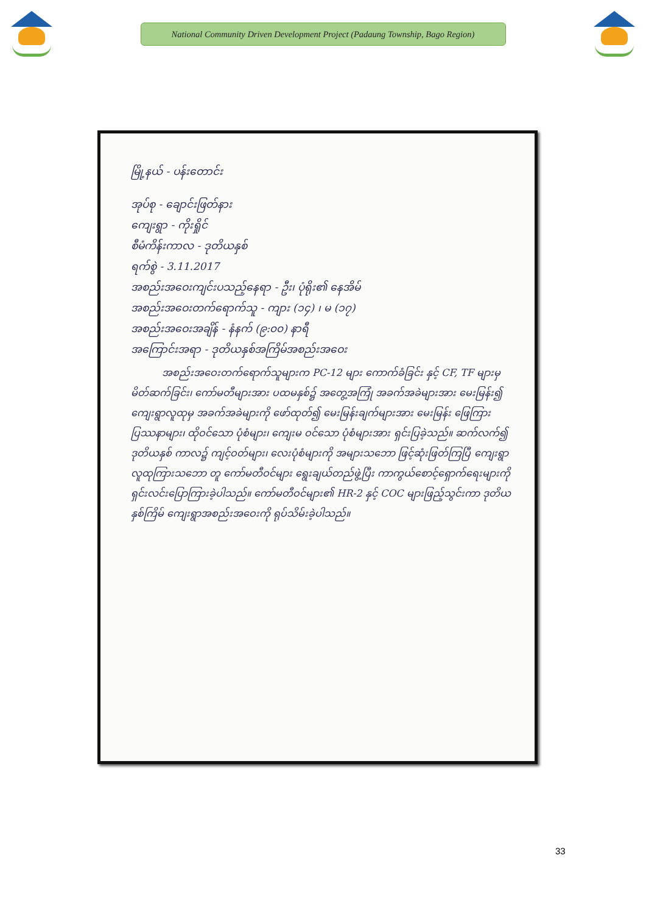National Community Driven Development Project (Padaung Township, Bago Region)
မြို့နယ် - ပန်းတောင်း
အုပ်စု - ချောင်းဖြတ်နား
ကျေးရွာ - ကိုးရှိုင်
စီမံကိန်းကာလ - ဒုတိယနှစ်
ရက်စွဲ - 3.11.2017
အစည်းအဝေးကျင်းပသည့်နေရာ - ဦး၊ ပုံရိုး၏ နေအိမ်
အစည်းအဝေးတက်ရောက်သူ - ကျား (၁၄) ၊ မ (၁၇)
အစည်းအဝေးအချိန် - နံနက် (၉:၀၀) နာရီ
အကြောင်းအရာ - ဒုတိယနှစ်အကြိမ်အစည်းအဝေး
အစည်းအဝေးတက်ရောက်သူများက PC-12 များ ကောက်ခံခြင်း နှင့် CF, TF များမှ မိတ်ဆက်ခြင်း၊ ကော်မတီများအား ပထမနှစ်၌ အတွေ့အကြုံ အခက်အခဲများအား မေးမြန်း၍ ကျေးရွာလူထုမှ အခက်အခဲများကို ဖော်ထုတ်၍ မေးမြန်းချက်များအား မေးမြန်း ဖြေကြား ပြဿနာများ၊ ထိုဝင်သော ပုံစံများ၊ ကျေးမ ဝင်သော ပုံစံများအား ရှင်းပြခဲ့သည်။ ဆက်လက်၍ ဒုတိယနှစ် ကာလ၌ ကျင့်ဝတ်များ၊ လေးပုံစံများကို အများသဘော ဖြင့်ဆုံးဖြတ်ကြပြီ ကျေးရွာလူထုကြားသဘော တူ ကော်မတီဝင်များ ရွေးချယ်တည်ဖွဲ့ပြီး ကာကွယ်စောင့်ရှောက်ရေးများကို ရှင်းလင်းပြောကြားခဲ့ပါသည်။ ကော်မတီဝင်များ၏ HR-2 နှင့် COC များဖြည့်သွင်းကာ ဒုတိယနှစ်ကြိမ် ကျေးရွာအစည်းအဝေးကို ရုပ်သိမ်းခဲ့ပါသည်။
33